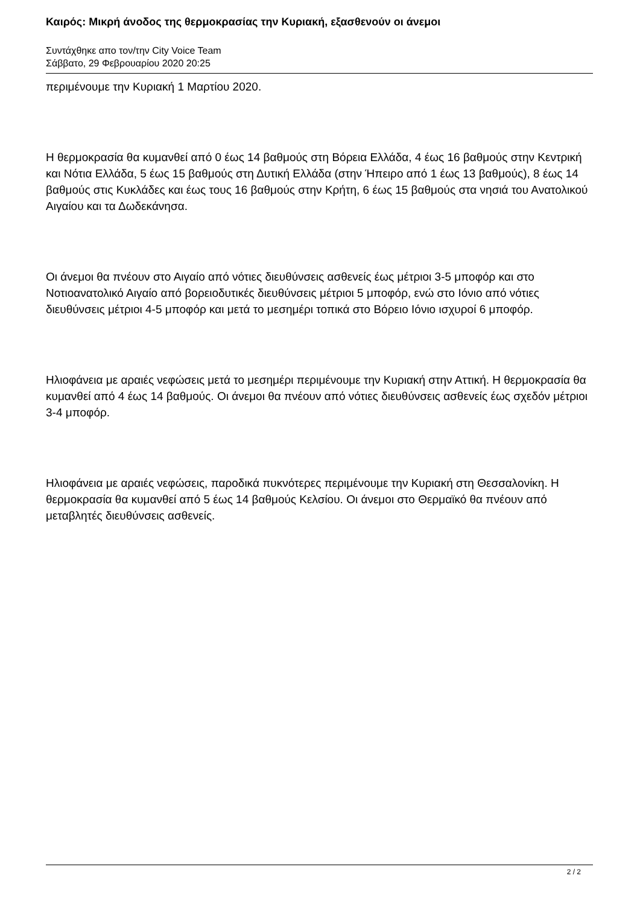Καιρός: Μικρή άνοδος της θερμοκρασίας την Κυριακή, εξασθενούν οι άνεμοι
Συντάχθηκε απο τον/την City Voice Team
Σάββατο, 29 Φεβρουαρίου 2020 20:25
περιμένουμε την Κυριακή 1 Μαρτίου 2020.
Η θερμοκρασία θα κυμανθεί από 0 έως 14 βαθμούς στη Βόρεια Ελλάδα, 4 έως 16 βαθμούς στην Κεντρική και Νότια Ελλάδα, 5 έως 15 βαθμούς στη Δυτική Ελλάδα (στην Ήπειρο από 1 έως 13 βαθμούς), 8 έως 14 βαθμούς στις Κυκλάδες και έως τους 16 βαθμούς στην Κρήτη, 6 έως 15 βαθμούς στα νησιά του Ανατολικού Αιγαίου και τα Δωδεκάνησα.
Οι άνεμοι θα πνέουν στο Αιγαίο από νότιες διευθύνσεις ασθενείς έως μέτριοι 3-5 μποφόρ και στο Νοτιοανατολικό Αιγαίο από βορειοδυτικές διευθύνσεις μέτριοι 5 μποφόρ, ενώ στο Ιόνιο από νότιες διευθύνσεις μέτριοι 4-5 μποφόρ και μετά το μεσημέρι τοπικά στο Βόρειο Ιόνιο ισχυροί 6 μποφόρ.
Ηλιοφάνεια με αραιές νεφώσεις μετά το μεσημέρι περιμένουμε την Κυριακή στην Αττική. Η θερμοκρασία θα κυμανθεί από 4 έως 14 βαθμούς. Οι άνεμοι θα πνέουν από νότιες διευθύνσεις ασθενείς έως σχεδόν μέτριοι 3-4 μποφόρ.
Ηλιοφάνεια με αραιές νεφώσεις, παροδικά πυκνότερες περιμένουμε την Κυριακή στη Θεσσαλονίκη. Η θερμοκρασία θα κυμανθεί από 5 έως 14 βαθμούς Κελσίου. Οι άνεμοι στο Θερμαϊκό θα πνέουν από μεταβλητές διευθύνσεις ασθενείς.
2 / 2